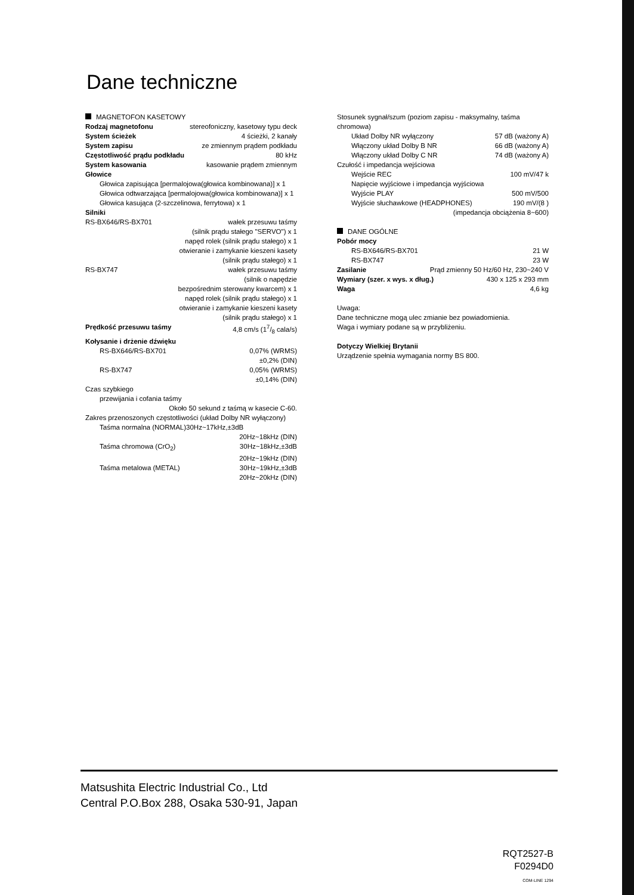Dane techniczne
MAGNETOFON KASETOWY
Rodzaj magnetofonu stereofoniczny, kasetowy typu deck
System ścieżek 4 ścieżki, 2 kanały
System zapisu ze zmiennym prądem podkładu
Częstotliwość prądu podkładu 80 kHz
System kasowania kasowanie prądem zmiennym
Głowice
Głowica zapisująca [permalojowa(głowica kombinowana)] x 1
Głowica odtwarzająca [permalojowa(głowica kombinowana)] x 1
Głowica kasująca (2-szczelinowa, ferrytowa) x 1
Silniki
RS-BX646/RS-BX701 wałek przesuwu taśmy
(silnik prądu stałego "SERVO") x 1
napęd rolek (silnik prądu stałego) x 1
otwieranie i zamykanie kieszeni kasety
(silnik prądu stałego) x 1
RS-BX747 wałek przesuwu taśmy
(silnik o napędzie
bezpośrednim sterowany kwarcem) x 1
napęd rolek (silnik prądu stałego) x 1
otwieranie i zamykanie kieszeni kasety
(silnik prądu stałego) x 1
Prędkość przesuwu taśmy 4,8 cm/s (17/8 cala/s)
Kołysanie i drżenie dźwięku
RS-BX646/RS-BX701 0,07% (WRMS)
±0,2% (DIN)
RS-BX747 0,05% (WRMS)
±0,14% (DIN)
Czas szybkiego
przewijania i cofania taśmy
Około 50 sekund z taśmą w kasecie C-60.
Zakres przenoszonych częstotliwości (układ Dolby NR wyłączony)
Taśma normalna (NORMAL)30Hz~17kHz,±3dB
20Hz~18kHz (DIN)
Taśma chromowa (CrO<sub>2</sub>) 30Hz~18kHz,±3dB
20Hz~19kHz (DIN)
Taśma metalowa (METAL) 30Hz~19kHz,±3dB
20Hz~20kHz (DIN)
Stosunek sygnał/szum (poziom zapisu - maksymalny, taśma chromowa)
Układ Dolby NR wyłączony 57 dB (ważony A)
Włączony układ Dolby B NR 66 dB (ważony A)
Włączony układ Dolby C NR 74 dB (ważony A)
Czułość i impedancja wejściowa
Wejście REC 100 mV/47 k
Napięcie wyjściowe i impedancja wyjściowa
Wyjście PLAY 500 mV/500
Wyjście słuchawkowe (HEADPHONES) 190 mV/(8 )
(impedancja obciążenia 8~600)
DANE OGÓLNE
Pobór mocy
RS-BX646/RS-BX701 21 W
RS-BX747 23 W
Zasilanie Prąd zmienny 50 Hz/60 Hz, 230~240 V
Wymiary (szer. x wys. x dług.) 430 x 125 x 293 mm
Waga 4,6 kg
Uwaga:
Dane techniczne mogą ulec zmianie bez powiadomienia.
Waga i wymiary podane są w przybliżeniu.
Dotyczy Wielkiej Brytanii
Urządzenie spełnia wymagania normy BS 800.
Matsushita Electric Industrial Co., Ltd
Central P.O.Box 288, Osaka 530-91, Japan
RQT2527-B
F0294D0
COM-LINE 1294